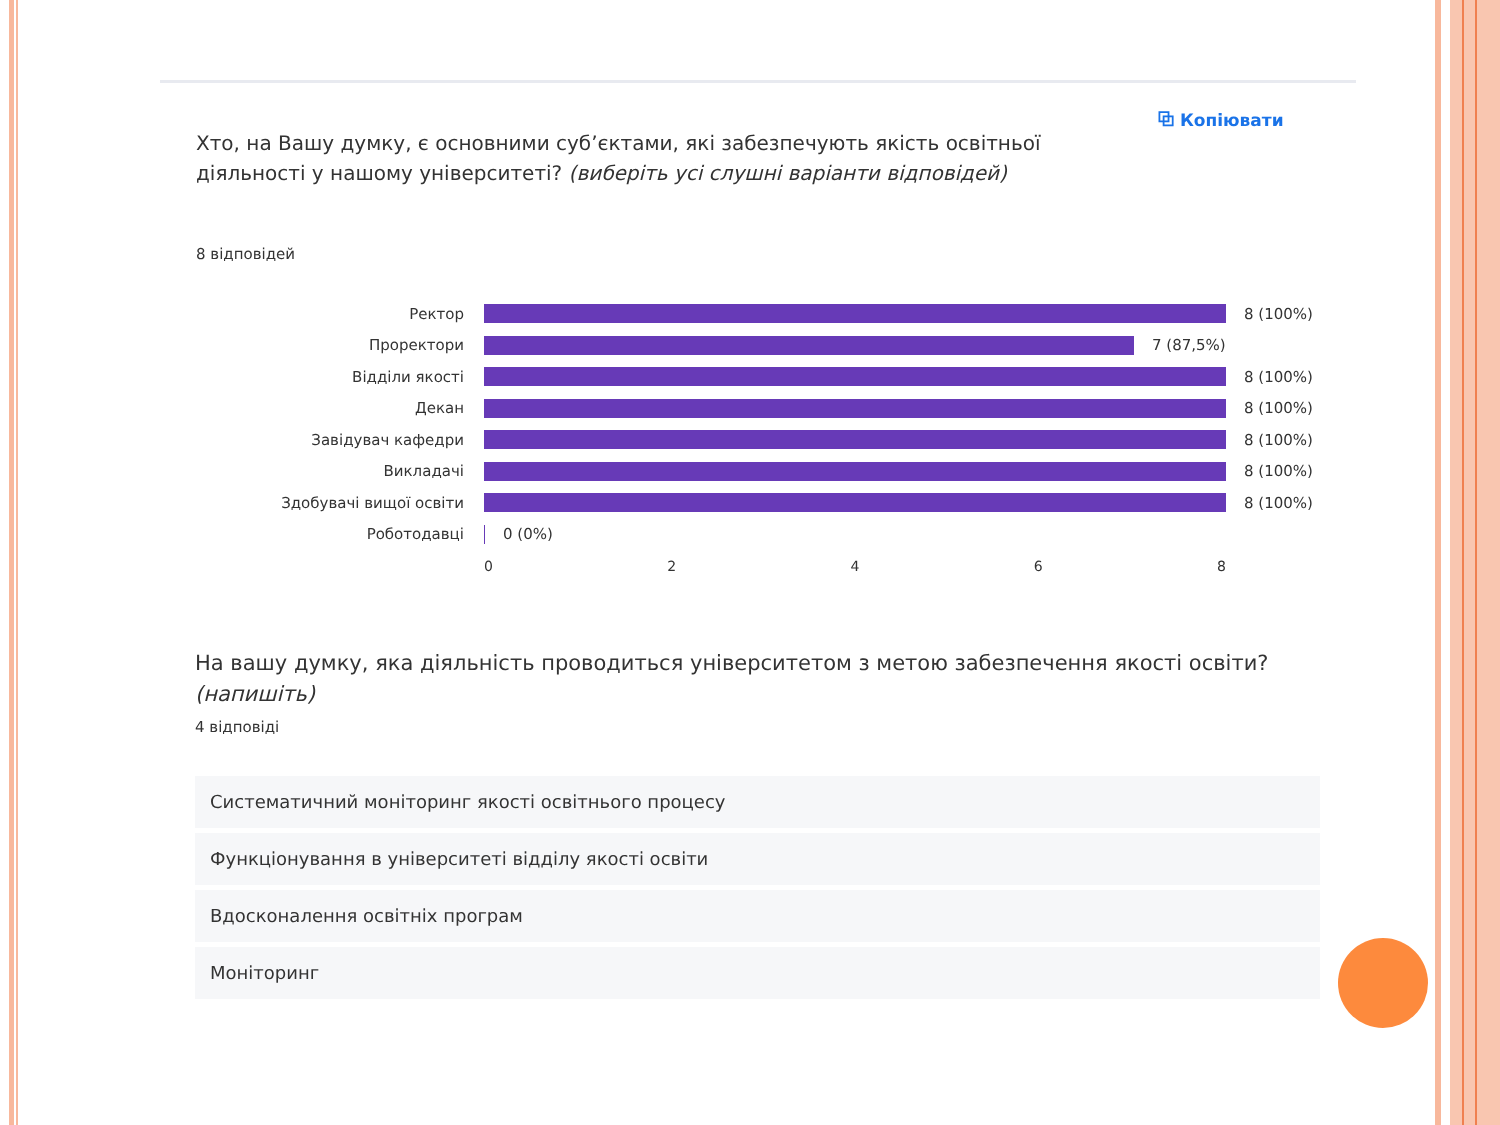⧉ Копіювати
Хто, на Вашу думку, є основними суб’єктами, які забезпечують якість освітньої діяльності у нашому університеті? (виберіть усі слушні варіанти відповідей)
8 відповідей
Ректор 8 (100%)
Проректори 7 (87,5%)
Відділи якості 8 (100%)
Декан 8 (100%)
Завідувач кафедри 8 (100%)
Викладачі 8 (100%)
Здобувачі вищої освіти 8 (100%)
Роботодавці 0 (0%)
0 2 4 6 8
На вашу думку, яка діяльність проводиться університетом з метою забезпечення якості освіти? (напишіть)
4 відповіді
Систематичний моніторинг якості освітнього процесу
Функціонування в університеті відділу якості освіти
Вдосконалення освітніх програм
Моніторинг